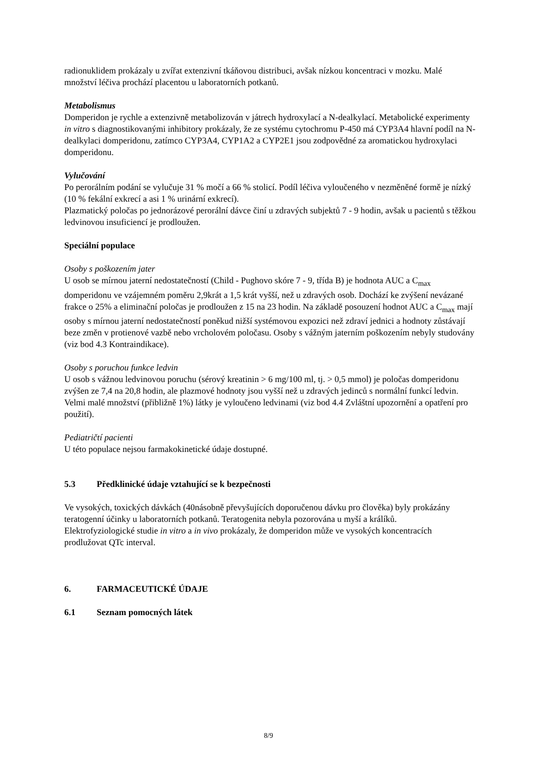radionuklidem prokázaly u zvířat extenzivní tkáňovou distribuci, avšak nízkou koncentraci v mozku. Malé množství léčiva prochází placentou u laboratorních potkanů.
Metabolismus
Domperidon je rychle a extenzivně metabolizován v játrech hydroxylací a N-dealkylací. Metabolické experimenty in vitro s diagnostikovanými inhibitory prokázaly, že ze systému cytochromu P-450 má CYP3A4 hlavní podíl na N-dealkylaci domperidonu, zatímco CYP3A4, CYP1A2 a CYP2E1 jsou zodpovědné za aromatickou hydroxylaci domperidonu.
Vylučování
Po perorálním podání se vylučuje 31 % močí a 66 % stolicí. Podíl léčiva vyloučeného v nezměněné formě je nízký (10 % fekální exkrecí a asi 1 % urinární exkrecí).
Plazmatický poločas po jednorázové perorální dávce činí u zdravých subjektů 7 - 9 hodin, avšak u pacientů s těžkou ledvinovou insuficiencí je prodloužen.
Speciální populace
Osoby s poškozením jater
U osob se mírnou jaterní nedostatečností (Child - Pughovo skóre 7 - 9, třída B) je hodnota AUC a C<sub>max</sub> domperidonu ve vzájemném poměru 2,9krát a 1,5 krát vyšší, než u zdravých osob. Dochází ke zvýšení nevázané frakce o 25% a eliminační poločas je prodloužen z 15 na 23 hodin. Na základě posouzení hodnot AUC a C<sub>max</sub> mají osoby s mírnou jaterní nedostatečností poněkud nižší systémovou expozici než zdraví jednici a hodnoty zůstávají beze změn v protienové vazbě nebo vrcholovém poločasu. Osoby s vážným jaterním poškozením nebyly studovány (viz bod 4.3 Kontraindikace).
Osoby s poruchou funkce ledvin
U osob s vážnou ledvinovou poruchu (sérový kreatinin > 6 mg/100 ml, tj. > 0,5 mmol) je poločas domperidonu zvýšen ze 7,4 na 20,8 hodin, ale plazmové hodnoty jsou vyšší než u zdravých jedinců s normální funkcí ledvin. Velmi malé množství (přibližně 1%) látky je vyloučeno ledvinami (viz bod 4.4 Zvláštní upozornění a opatření pro použití).
Pediatričtí pacienti
U této populace nejsou farmakokinetické údaje dostupné.
5.3 Předklinické údaje vztahující se k bezpečnosti
Ve vysokých, toxických dávkách (40násobně převyšujících doporučenou dávku pro člověka) byly prokázány teratogenní účinky u laboratorních potkanů. Teratogenita nebyla pozorována u myší a králíků.
Elektrofyziologické studie in vitro a in vivo prokázaly, že domperidon může ve vysokých koncentracích prodlužovat QTc interval.
6. FARMACEUTICKÉ ÚDAJE
6.1 Seznam pomocných látek
8/9